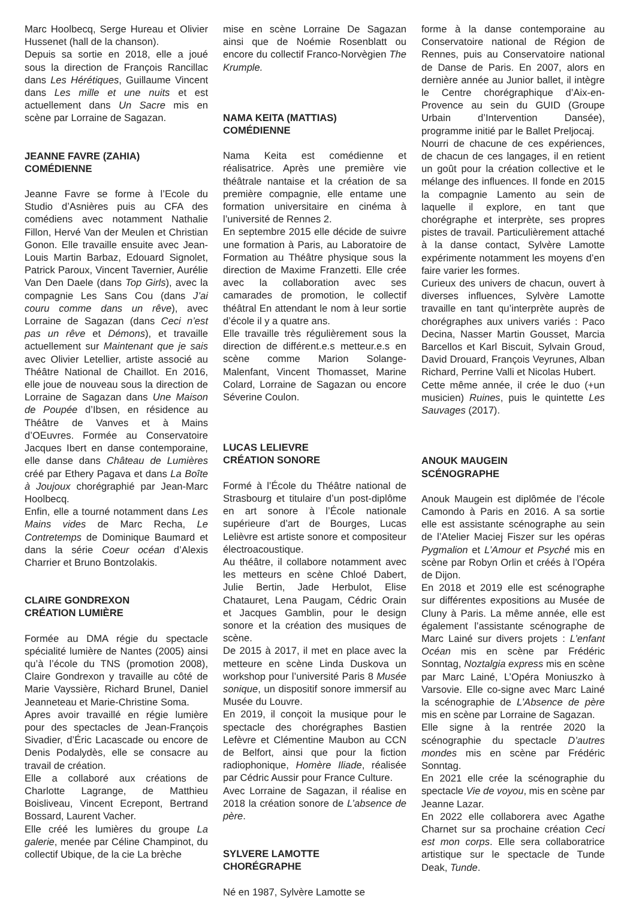Marc Hoolbecq, Serge Hureau et Olivier Hussenet (hall de la chanson).
Depuis sa sortie en 2018, elle a joué sous la direction de François Rancillac dans Les Hérétiques, Guillaume Vincent dans Les mille et une nuits et est actuellement dans Un Sacre mis en scène par Lorraine de Sagazan.
JEANNE FAVRE (ZAHIA)
COMÉDIENNE
Jeanne Favre se forme à l’Ecole du Studio d’Asnières puis au CFA des comédiens avec notamment Nathalie Fillon, Hervé Van der Meulen et Christian Gonon. Elle travaille ensuite avec Jean-Louis Martin Barbaz, Edouard Signolet, Patrick Paroux, Vincent Tavernier, Aurélie Van Den Daele (dans Top Girls), avec la compagnie Les Sans Cou (dans J’ai couru comme dans un rêve), avec Lorraine de Sagazan (dans Ceci n’est pas un rêve et Démons), et travaille actuellement sur Maintenant que je sais avec Olivier Letellier, artiste associé au Théâtre National de Chaillot. En 2016, elle joue de nouveau sous la direction de Lorraine de Sagazan dans Une Maison de Poupée d’Ibsen, en résidence au Théâtre de Vanves et à Mains d’OEuvres. Formée au Conservatoire Jacques Ibert en danse contemporaine, elle danse dans Château de Lumières créé par Ethery Pagava et dans La Boîte à Joujoux chorégraphié par Jean-Marc Hoolbecq.
Enfin, elle a tourné notamment dans Les Mains vides de Marc Recha, Le Contretemps de Dominique Baumard et dans la série Coeur océan d’Alexis Charrier et Bruno Bontzolakis.
CLAIRE GONDREXON
CRÉATION LUMIÈRE
Formée au DMA régie du spectacle spécialité lumière de Nantes (2005) ainsi qu’à l’école du TNS (promotion 2008), Claire Gondrexon y travaille au côté de Marie Vayssière, Richard Brunel, Daniel Jeanneteau et Marie-Christine Soma.
Apres avoir travaillé en régie lumière pour des spectacles de Jean-François Sivadier, d’Éric Lacascade ou encore de Denis Podalydès, elle se consacre au travail de création.
Elle a collaboré aux créations de Charlotte Lagrange, de Matthieu Boisliveau, Vincent Ecrepont, Bertrand Bossard, Laurent Vacher.
Elle créé les lumières du groupe La galerie, menée par Céline Champinot, du collectif Ubique, de la cie La brèche
mise en scène Lorraine De Sagazan ainsi que de Noémie Rosenblatt ou encore du collectif Franco-Norvègien The Krumple.
NAMA KEITA (MATTIAS)
COMÉDIENNE
Nama Keita est comédienne et réalisatrice. Après une première vie théâtrale nantaise et la création de sa première compagnie, elle entame une formation universitaire en cinéma à l’université de Rennes 2.
En septembre 2015 elle décide de suivre une formation à Paris, au Laboratoire de Formation au Théâtre physique sous la direction de Maxime Franzetti. Elle crée avec la collaboration avec ses camarades de promotion, le collectif théâtral En attendant le nom à leur sortie d’école il y a quatre ans.
Elle travaille très régulièrement sous la direction de différent.e.s metteur.e.s en scène comme Marion Solange-Malenfant, Vincent Thomasset, Marine Colard, Lorraine de Sagazan ou encore Séverine Coulon.
LUCAS LELIEVRE
CRÉATION SONORE
Formé à l’École du Théâtre national de Strasbourg et titulaire d’un post-diplôme en art sonore à l’École nationale supérieure d’art de Bourges, Lucas Lelièvre est artiste sonore et compositeur électroacoustique.
Au théâtre, il collabore notamment avec les metteurs en scène Chloé Dabert, Julie Bertin, Jade Herbulot, Elise Chatauret, Lena Paugam, Cédric Orain et Jacques Gamblin, pour le design sonore et la création des musiques de scène.
De 2015 à 2017, il met en place avec la metteure en scène Linda Duskova un workshop pour l’université Paris 8 Musée sonique, un dispositif sonore immersif au Musée du Louvre.
En 2019, il conçoit la musique pour le spectacle des chorégraphes Bastien Lefèvre et Clémentine Maubon au CCN de Belfort, ainsi que pour la fiction radiophonique, Homère Iliade, réalisée par Cédric Aussir pour France Culture.
Avec Lorraine de Sagazan, il réalise en 2018 la création sonore de L’absence de père.
SYLVERE LAMOTTE
CHORÉGRAPHE
Né en 1987, Sylvère Lamotte se
forme à la danse contemporaine au Conservatoire national de Région de Rennes, puis au Conservatoire national de Danse de Paris. En 2007, alors en dernière année au Junior ballet, il intègre le Centre chorégraphique d’Aix-en-Provence au sein du GUID (Groupe Urbain d’Intervention Dansée), programme initié par le Ballet Preljocaj.
Nourri de chacune de ces expériences, de chacun de ces langages, il en retient un goût pour la création collective et le mélange des influences. Il fonde en 2015 la compagnie Lamento au sein de laquelle il explore, en tant que chorégraphe et interprète, ses propres pistes de travail. Particulièrement attaché à la danse contact, Sylvère Lamotte expérimente notamment les moyens d’en faire varier les formes.
Curieux des univers de chacun, ouvert à diverses influences, Sylvère Lamotte travaille en tant qu’interprète auprès de chorégraphes aux univers variés : Paco Decina, Nasser Martin Gousset, Marcia Barcellos et Karl Biscuit, Sylvain Groud, David Drouard, François Veyrunes, Alban Richard, Perrine Valli et Nicolas Hubert.
Cette même année, il crée le duo (+un musicien) Ruines, puis le quintette Les Sauvages (2017).
ANOUK MAUGEIN
SCÉNOGRAPHE
Anouk Maugein est diplômée de l’école Camondo à Paris en 2016. A sa sortie elle est assistante scénographe au sein de l’Atelier Maciej Fiszer sur les opéras Pygmalion et L’Amour et Psyché mis en scène par Robyn Orlin et créés à l’Opéra de Dijon.
En 2018 et 2019 elle est scénographe sur différentes expositions au Musée de Cluny à Paris. La même année, elle est également l’assistante scénographe de Marc Lainé sur divers projets : L’enfant Océan mis en scène par Frédéric Sonntag, Noztalgia express mis en scène par Marc Lainé, L’Opéra Moniuszko à Varsovie. Elle co-signe avec Marc Lainé la scénographie de L’Absence de père mis en scène par Lorraine de Sagazan.
Elle signe à la rentrée 2020 la scénographie du spectacle D’autres mondes mis en scène par Frédéric Sonntag.
En 2021 elle crée la scénographie du spectacle Vie de voyou, mis en scène par Jeanne Lazar.
En 2022 elle collaborera avec Agathe Charnet sur sa prochaine création Ceci est mon corps. Elle sera collaboratrice artistique sur le spectacle de Tunde Deak, Tunde.